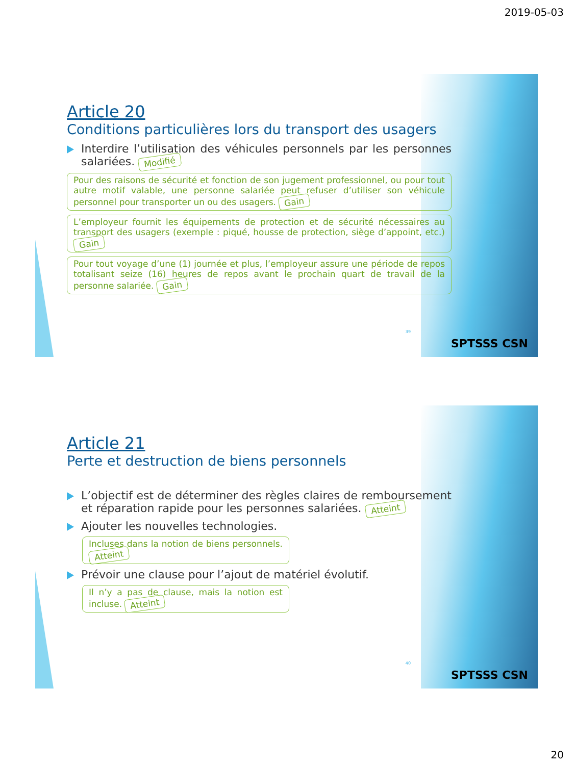2019-05-03
Article 20
Conditions particulières lors du transport des usagers
Interdire l’utilisation des véhicules personnels par les personnes salariées. Modifié
Pour des raisons de sécurité et fonction de son jugement professionnel, ou pour tout autre motif valable, une personne salariée peut refuser d’utiliser son véhicule personnel pour transporter un ou des usagers. Gain
L’employeur fournit les équipements de protection et de sécurité nécessaires au transport des usagers (exemple : piqué, housse de protection, siège d’appoint, etc.) Gain
Pour tout voyage d’une (1) journée et plus, l’employeur assure une période de repos totalisant seize (16) heures de repos avant le prochain quart de travail de la personne salariée. Gain
39
SPTSSS CSN
Article 21
Perte et destruction de biens personnels
L’objectif est de déterminer des règles claires de remboursement et réparation rapide pour les personnes salariées. Atteint
Ajouter les nouvelles technologies.
Incluses dans la notion de biens personnels. Atteint
Prévoir une clause pour l’ajout de matériel évolutif.
Il n’y a pas de clause, mais la notion est incluse. Atteint
40
SPTSSS CSN
20